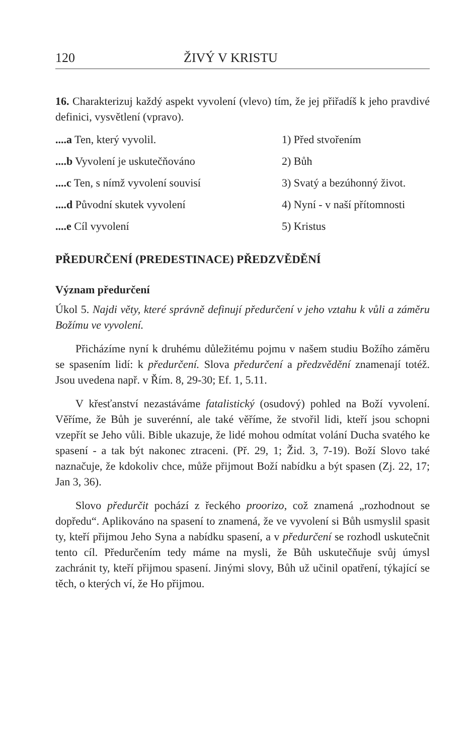120 ŽIVÝ V KRISTU
16. Charakterizuj každý aspekt vyvolení (vlevo) tím, že jej přiřadíš k jeho pravdivé definici, vysvětlení (vpravo).
....a Ten, který vyvolil. 1) Před stvořením
....b Vyvolení je uskutečňováno 2) Bůh
....c Ten, s nímž vyvolení souvisí 3) Svatý a bezúhonný život.
....d Původní skutek vyvolení 4) Nyní - v naší přítomnosti
....e Cíl vyvolení 5) Kristus
PŘEDURČENÍ (PREDESTINACE) PŘEDZVĚDĚNÍ
Význam předurčení
Úkol 5. Najdi věty, které správně definují předurčení v jeho vztahu k vůli a záměru Božímu ve vyvolení.
Přicházíme nyní k druhému důležitému pojmu v našem studiu Božího záměru se spasením lidí: k předurčení. Slova předurčení a předzvědění znamenají totéž. Jsou uvedena např. v Řím. 8, 29-30; Ef. 1, 5.11.
V křesťanství nezastáváme fatalistický (osudový) pohled na Boží vyvolení. Věříme, že Bůh je suverénní, ale také věříme, že stvořil lidi, kteří jsou schopni vzepřít se Jeho vůli. Bible ukazuje, že lidé mohou odmítat volání Ducha svatého ke spasení - a tak být nakonec ztraceni. (Př. 29, 1; Žid. 3, 7-19). Boží Slovo také naznačuje, že kdokoliv chce, může přijmout Boží nabídku a být spasen (Zj. 22, 17; Jan 3, 36).
Slovo předurčit pochází z řeckého proorizo, což znamená „rozhodnout se dopředu“. Aplikováno na spasení to znamená, že ve vyvolení si Bůh usmyslil spasit ty, kteří přijmou Jeho Syna a nabídku spasení, a v předurčení se rozhodl uskutečnit tento cíl. Předurčením tedy máme na mysli, že Bůh uskutečňuje svůj úmysl zachránit ty, kteří přijmou spasení. Jinými slovy, Bůh už učinil opatření, týkající se těch, o kterých ví, že Ho přijmou.